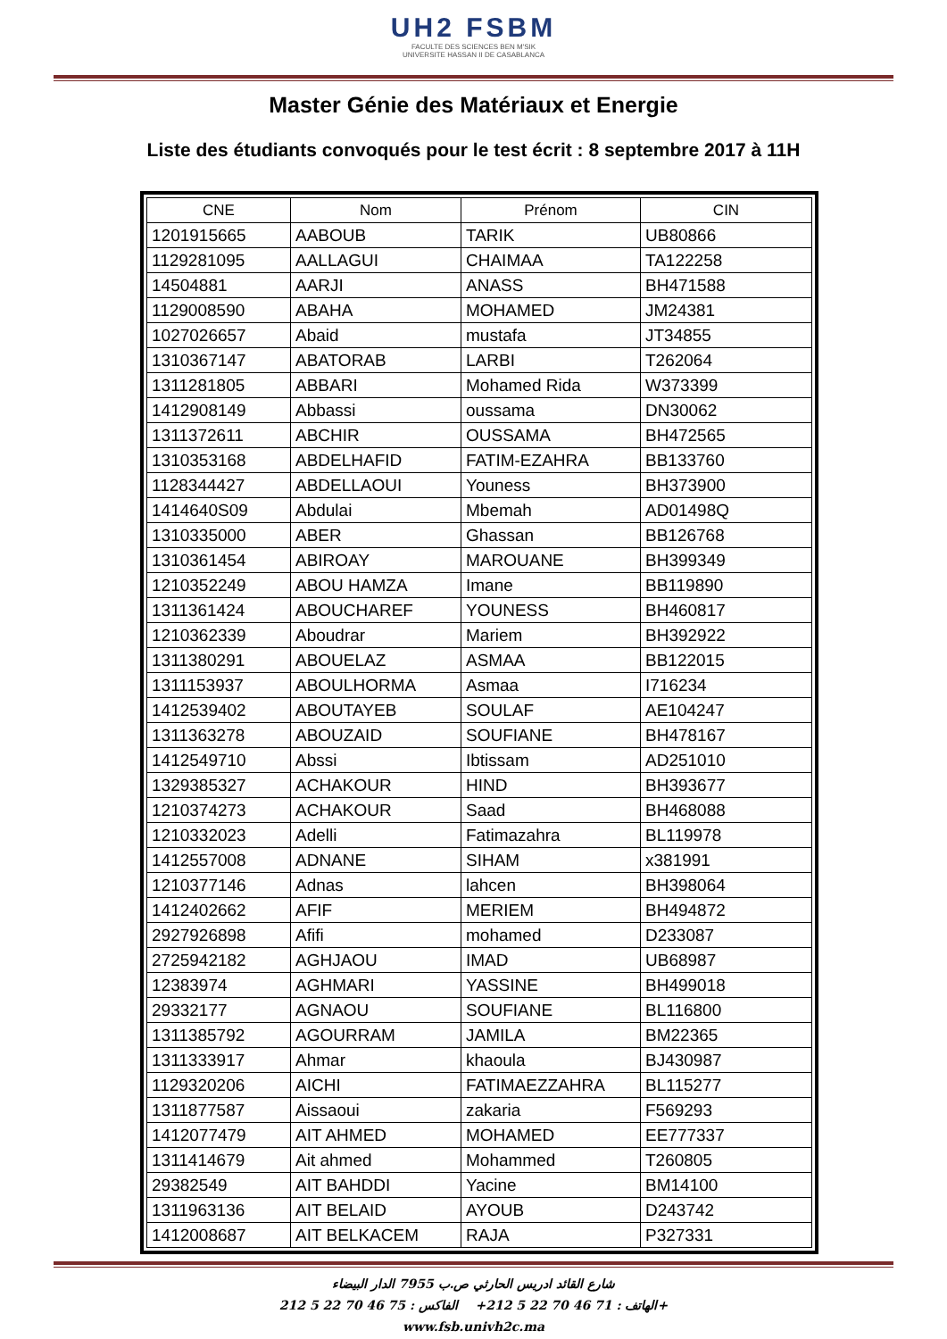UH2 FSBM
FACULTE DES SCIENCES BEN M'SIK
UNIVERSITE HASSAN II DE CASABLANCA
Master Génie des Matériaux et Energie
Liste des étudiants convoqués pour le test écrit : 8 septembre 2017 à 11H
| CNE | Nom | Prénom | CIN |
| --- | --- | --- | --- |
| 1201915665 | AABOUB | TARIK | UB80866 |
| 1129281095 | AALLAGUI | CHAIMAA | TA122258 |
| 14504881 | AARJI | ANASS | BH471588 |
| 1129008590 | ABAHA | MOHAMED | JM24381 |
| 1027026657 | Abaid | mustafa | JT34855 |
| 1310367147 | ABATORAB | LARBI | T262064 |
| 1311281805 | ABBARI | Mohamed Rida | W373399 |
| 1412908149 | Abbassi | oussama | DN30062 |
| 1311372611 | ABCHIR | OUSSAMA | BH472565 |
| 1310353168 | ABDELHAFID | FATIM-EZAHRA | BB133760 |
| 1128344427 | ABDELLAOUI | Youness | BH373900 |
| 1414640S09 | Abdulai | Mbemah | AD01498Q |
| 1310335000 | ABER | Ghassan | BB126768 |
| 1310361454 | ABIROAY | MAROUANE | BH399349 |
| 1210352249 | ABOU HAMZA | Imane | BB119890 |
| 1311361424 | ABOUCHAREF | YOUNESS | BH460817 |
| 1210362339 | Aboudrar | Mariem | BH392922 |
| 1311380291 | ABOUELAZ | ASMAA | BB122015 |
| 1311153937 | ABOULHORMA | Asmaa | I716234 |
| 1412539402 | ABOUTAYEB | SOULAF | AE104247 |
| 1311363278 | ABOUZAID | SOUFIANE | BH478167 |
| 1412549710 | Abssi | Ibtissam | AD251010 |
| 1329385327 | ACHAKOUR | HIND | BH393677 |
| 1210374273 | ACHAKOUR | Saad | BH468088 |
| 1210332023 | Adelli | Fatimazahra | BL119978 |
| 1412557008 | ADNANE | SIHAM | x381991 |
| 1210377146 | Adnas | lahcen | BH398064 |
| 1412402662 | AFIF | MERIEM | BH494872 |
| 2927926898 | Afifi | mohamed | D233087 |
| 2725942182 | AGHJAOU | IMAD | UB68987 |
| 12383974 | AGHMARI | YASSINE | BH499018 |
| 29332177 | AGNAOU | SOUFIANE | BL116800 |
| 1311385792 | AGOURRAM | JAMILA | BM22365 |
| 1311333917 | Ahmar | khaoula | BJ430987 |
| 1129320206 | AICHI | FATIMAEZZAHRA | BL115277 |
| 1311877587 | Aissaoui | zakaria | F569293 |
| 1412077479 | AIT AHMED | MOHAMED | EE777337 |
| 1311414679 | Ait ahmed | Mohammed | T260805 |
| 29382549 | AIT BAHDDI | Yacine | BM14100 |
| 1311963136 | AIT BELAID | AYOUB | D243742 |
| 1412008687 | AIT BELKACEM | RAJA | P327331 |
شارع القائد ادريس الحارثي ص.ب 7955 الدار البيضاء
الهاتف : 71 46 70 22 5 212+ الفاكس : 75 46 70 22 5 212+
www.fsb.univh2c.ma